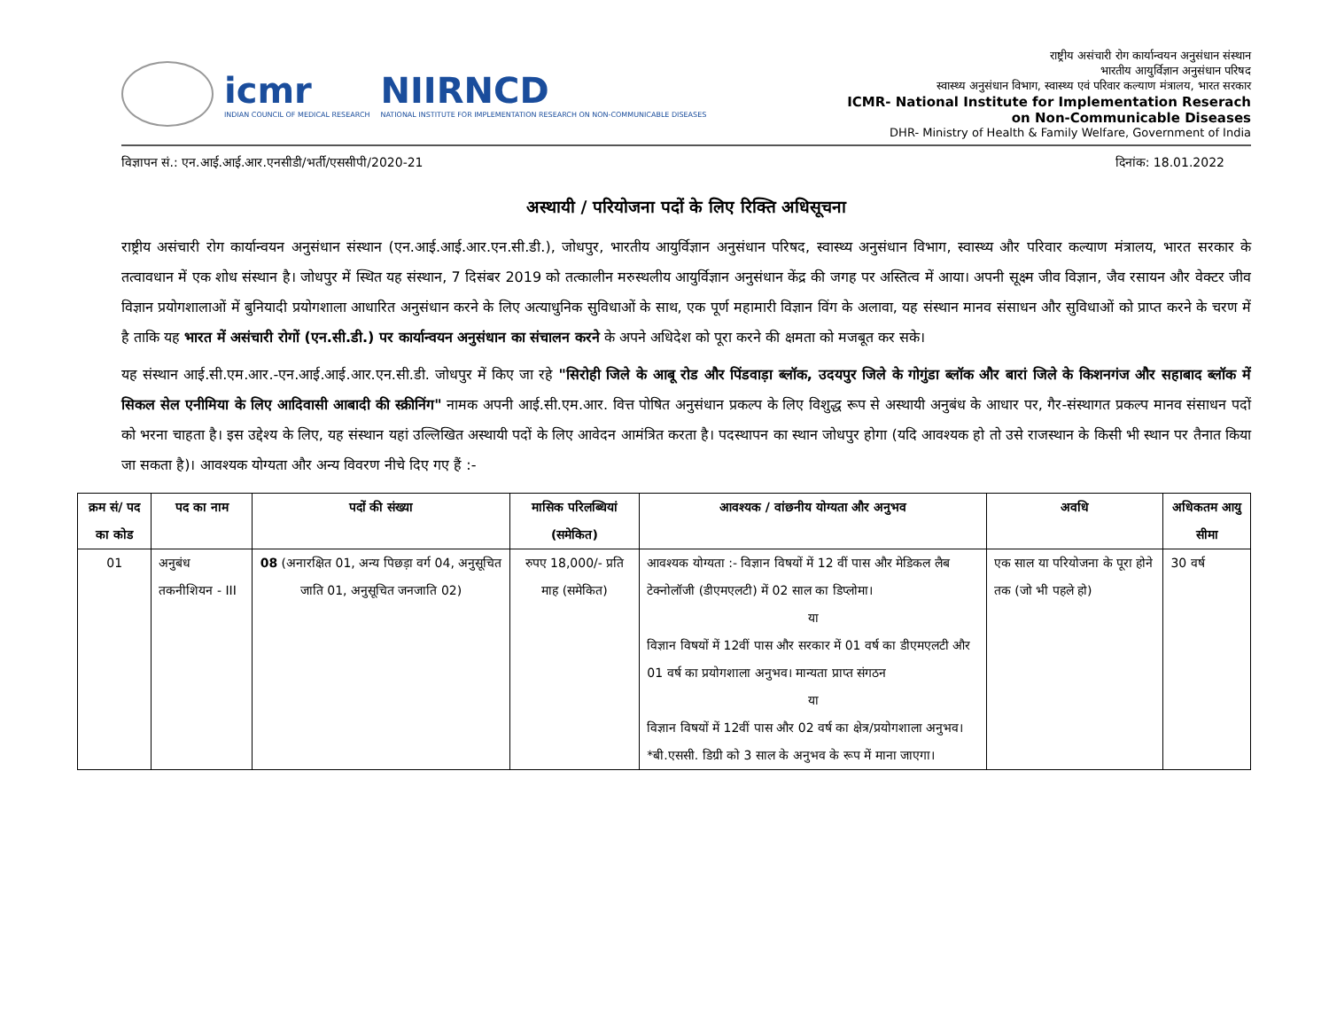icmr
INDIAN COUNCIL OF MEDICAL RESEARCH
NIIRNCD
NATIONAL INSTITUTE FOR IMPLEMENTATION RESEARCH ON NON-COMMUNICABLE DISEASES
राष्ट्रीय असंचारी रोग कार्यान्वयन अनुसंधान संस्थान
भारतीय आयुर्विज्ञान अनुसंधान परिषद
स्वास्थ्य अनुसंधान विभाग, स्वास्थ्य एवं परिवार कल्याण मंत्रालय, भारत सरकार
ICMR- National Institute for Implementation Reserach
on Non-Communicable Diseases
DHR- Ministry of Health & Family Welfare, Government of India
विज्ञापन सं.: एन.आई.आई.आर.एनसीडी/भर्ती/एससीपी/2020-21 दिनांक: 18.01.2022
अस्थायी / परियोजना पदों के लिए रिक्ति अधिसूचना
राष्ट्रीय असंचारी रोग कार्यान्वयन अनुसंधान संस्थान (एन.आई.आई.आर.एन.सी.डी.), जोधपुर, भारतीय आयुर्विज्ञान अनुसंधान परिषद, स्वास्थ्य अनुसंधान विभाग, स्वास्थ्य और परिवार कल्याण मंत्रालय, भारत सरकार के तत्वावधान में एक शोध संस्थान है। जोधपुर में स्थित यह संस्थान, 7 दिसंबर 2019 को तत्कालीन मरुस्थलीय आयुर्विज्ञान अनुसंधान केंद्र की जगह पर अस्तित्व में आया। अपनी सूक्ष्म जीव विज्ञान, जैव रसायन और वेक्टर जीव विज्ञान प्रयोगशालाओं में बुनियादी प्रयोगशाला आधारित अनुसंधान करने के लिए अत्याधुनिक सुविधाओं के साथ, एक पूर्ण महामारी विज्ञान विंग के अलावा, यह संस्थान मानव संसाधन और सुविधाओं को प्राप्त करने के चरण में है ताकि यह भारत में असंचारी रोगों (एन.सी.डी.) पर कार्यान्वयन अनुसंधान का संचालन करने के अपने अधिदेश को पूरा करने की क्षमता को मजबूत कर सके।
यह संस्थान आई.सी.एम.आर.-एन.आई.आई.आर.एन.सी.डी. जोधपुर में किए जा रहे "सिरोही जिले के आबू रोड और पिंडवाड़ा ब्लॉक, उदयपुर जिले के गोगुंडा ब्लॉक और बारां जिले के किशनगंज और सहाबाद ब्लॉक में सिकल सेल एनीमिया के लिए आदिवासी आबादी की स्क्रीनिंग" नामक अपनी आई.सी.एम.आर. वित्त पोषित अनुसंधान प्रकल्प के लिए विशुद्ध रूप से अस्थायी अनुबंध के आधार पर, गैर-संस्थागत प्रकल्प मानव संसाधन पदों को भरना चाहता है। इस उद्देश्य के लिए, यह संस्थान यहां उल्लिखित अस्थायी पदों के लिए आवेदन आमंत्रित करता है। पदस्थापन का स्थान जोधपुर होगा (यदि आवश्यक हो तो उसे राजस्थान के किसी भी स्थान पर तैनात किया जा सकता है)। आवश्यक योग्यता और अन्य विवरण नीचे दिए गए हैं :-
| क्रम सं/ पद का कोड | पद का नाम | पदों की संख्या | मासिक परिलब्धियां (समेकित) | आवश्यक / वांछनीय योग्यता और अनुभव | अवधि | अधिकतम आयु सीमा |
| --- | --- | --- | --- | --- | --- | --- |
| 01 | अनुबंध तकनीशियन - III | 08 (अनारक्षित 01, अन्य पिछड़ा वर्ग 04, अनुसूचित जाति 01, अनुसूचित जनजाति 02) | रुपए 18,000/- प्रति माह (समेकित) | आवश्यक योग्यता :- विज्ञान विषयों में 12 वीं पास और मेडिकल लैब टेक्नोलॉजी (डीएमएलटी) में 02 साल का डिप्लोमा। या विज्ञान विषयों में 12वीं पास और सरकार में 01 वर्ष का डीएमएलटी और 01 वर्ष का प्रयोगशाला अनुभव। मान्यता प्राप्त संगठन या विज्ञान विषयों में 12वीं पास और 02 वर्ष का क्षेत्र/प्रयोगशाला अनुभव। *बी.एससी. डिग्री को 3 साल के अनुभव के रूप में माना जाएगा। | एक साल या परियोजना के पूरा होने तक (जो भी पहले हो) | 30 वर्ष |